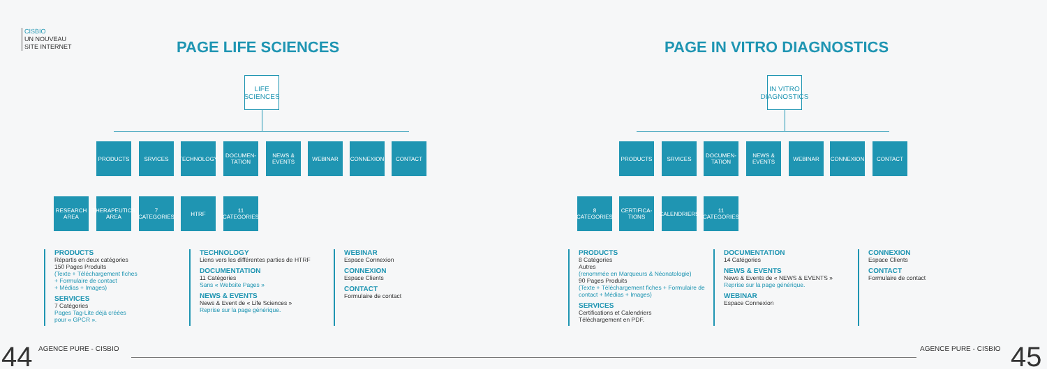CISBIO
UN NOUVEAU
SITE INTERNET
PAGE LIFE SCIENCES PAGE IN VITRO DIAGNOSTICS
LIFE SCIENCES
PRODUCTS SRVICES TECHNOLOGY
DOCUMEN-TATION
NEWS & EVENTS
WEBINAR CONNEXION CONTACT
RESEARCH AREA
THERAPEUTICS AREA
7 CATEGORIES
HTRF
11 CATEGORIES
IN VITRO DIAGNOSTICS
PRODUCTS SRVICES
DOCUMEN-TATION
NEWS & EVENTS
WEBINAR CONNEXION CONTACT
8 CATEGORIES
CERTIFICA-TIONS
CALENDRIERS
11 CATEGORIES
PRODUCTS
Répartis en deux catégories
150 Pages Produits
(Texte + Téléchargement fiches
+ Formulaire de contact
+ Médias + Images)
SERVICES
7 Catégories
Pages Tag-Lite déjà créées
pour « GPCR ».
TECHNOLOGY
Liens vers les différentes parties de HTRF
DOCUMENTATION
11 Catégories
Sans « Website Pages »
NEWS & EVENTS
News & Event de « Life Sciences »
Reprise sur la page générique.
WEBINAR
Espace Connexion
CONNEXION
Espace Clients
CONTACT
Formulaire de contact
PRODUCTS
8 Catégories
Autres
(renommée en Marqueurs & Néonatologie)
90 Pages Produits
(Texte + Téléchargement fiches + Formulaire de contact + Médias + Images)
SERVICES
Certifications et Calendriers
Téléchargement en PDF.
DOCUMENTATION
14 Catégories
NEWS & EVENTS
News & Events de « NEWS & EVENTS »
Reprise sur la page générique.
WEBINAR
Espace Connexion
CONNEXION
Espace Clients
CONTACT
Formulaire de contact
44 AGENCE PURE - CISBIO AGENCE PURE - CISBIO 45